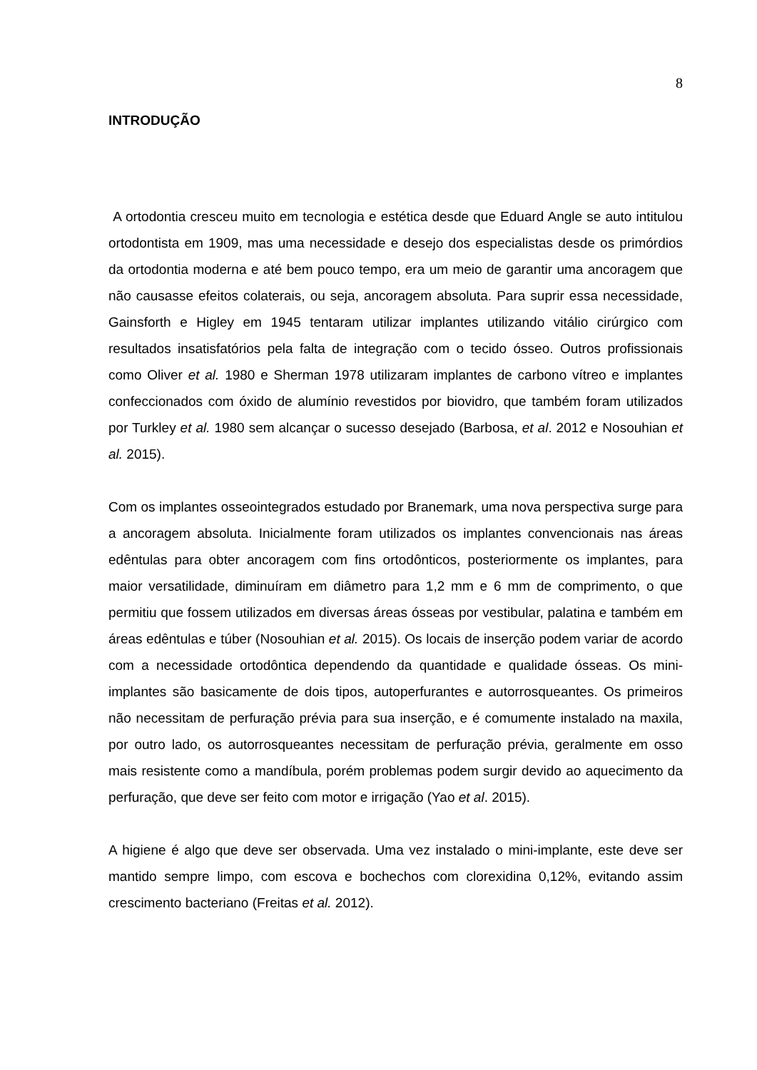8
INTRODUÇÃO
A ortodontia cresceu muito em tecnologia e estética desde que Eduard Angle se auto intitulou ortodontista em 1909, mas uma necessidade e desejo dos especialistas desde os primórdios da ortodontia moderna e até bem pouco tempo, era um meio de garantir uma ancoragem que não causasse efeitos colaterais, ou seja, ancoragem absoluta. Para suprir essa necessidade, Gainsforth e Higley em 1945 tentaram utilizar implantes utilizando vitálio cirúrgico com resultados insatisfatórios pela falta de integração com o tecido ósseo. Outros profissionais como Oliver et al. 1980 e Sherman 1978 utilizaram implantes de carbono vítreo e implantes confeccionados com óxido de alumínio revestidos por biovidro, que também foram utilizados por Turkley et al. 1980 sem alcançar o sucesso desejado (Barbosa, et al. 2012 e Nosouhian et al. 2015).
Com os implantes osseointegrados estudado por Branemark, uma nova perspectiva surge para a ancoragem absoluta. Inicialmente foram utilizados os implantes convencionais nas áreas edêntulas para obter ancoragem com fins ortodônticos, posteriormente os implantes, para maior versatilidade, diminuíram em diâmetro para 1,2 mm e 6 mm de comprimento, o que permitiu que fossem utilizados em diversas áreas ósseas por vestibular, palatina e também em áreas edêntulas e túber (Nosouhian et al. 2015). Os locais de inserção podem variar de acordo com a necessidade ortodôntica dependendo da quantidade e qualidade ósseas. Os mini-implantes são basicamente de dois tipos, autoperfurantes e autorrosqueantes. Os primeiros não necessitam de perfuração prévia para sua inserção, e é comumente instalado na maxila, por outro lado, os autorrosqueantes necessitam de perfuração prévia, geralmente em osso mais resistente como a mandíbula, porém problemas podem surgir devido ao aquecimento da perfuração, que deve ser feito com motor e irrigação (Yao et al. 2015).
A higiene é algo que deve ser observada. Uma vez instalado o mini-implante, este deve ser mantido sempre limpo, com escova e bochechos com clorexidina 0,12%, evitando assim crescimento bacteriano (Freitas et al. 2012).